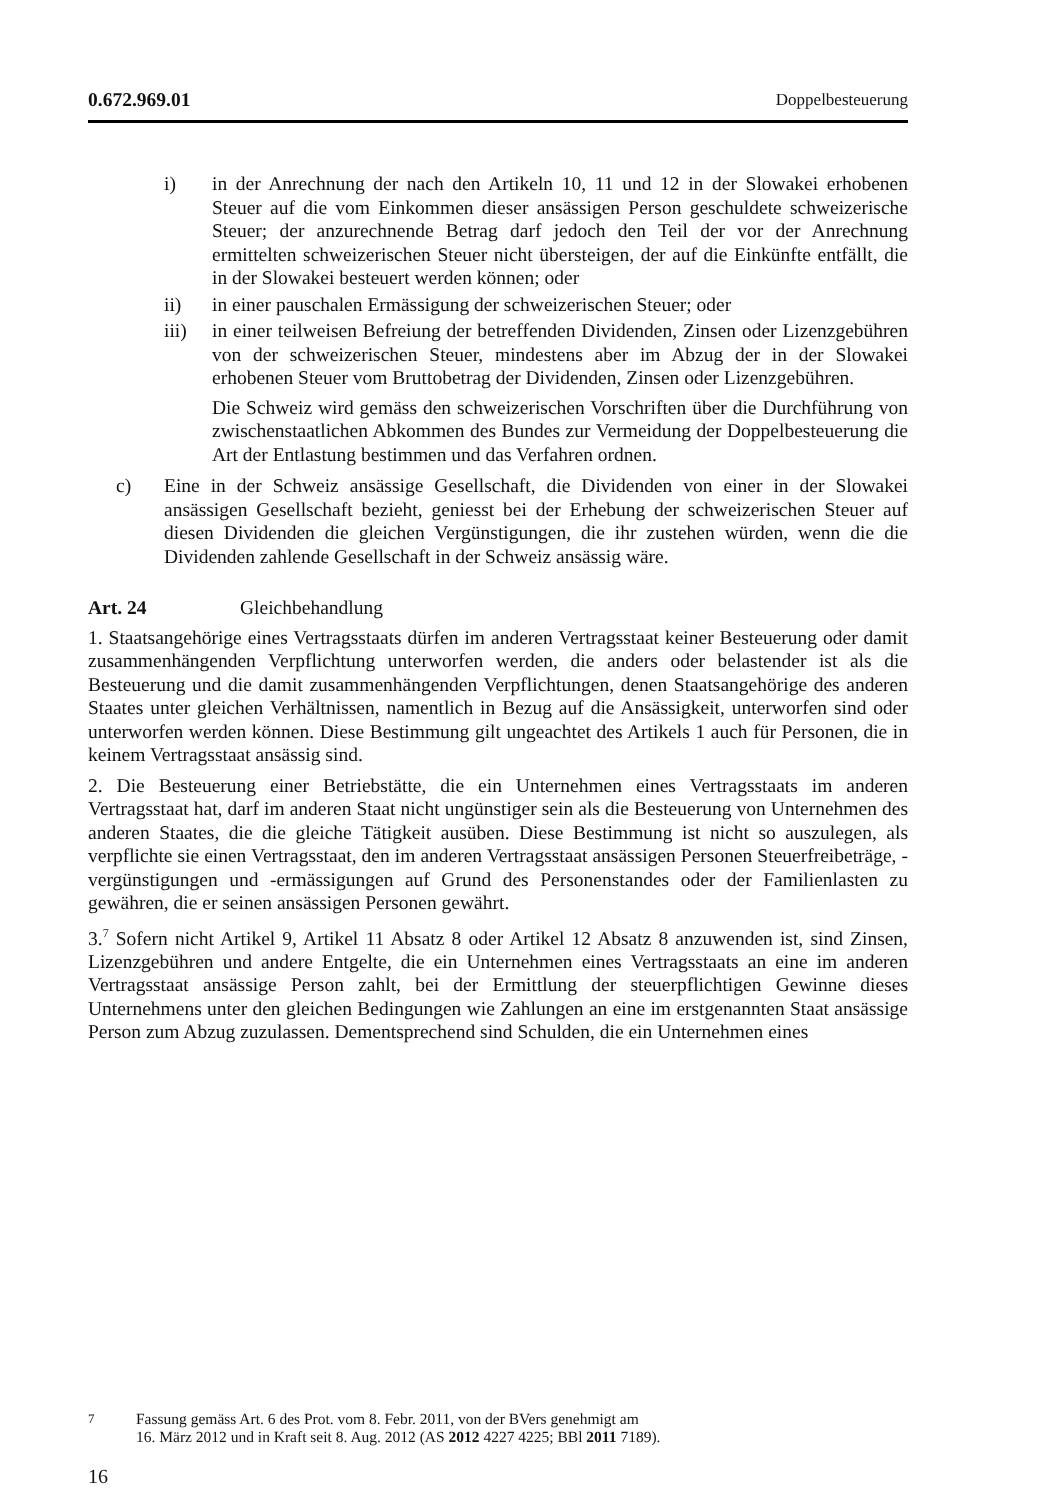0.672.969.01 Doppelbesteuerung
i) in der Anrechnung der nach den Artikeln 10, 11 und 12 in der Slowakei erhobenen Steuer auf die vom Einkommen dieser ansässigen Person geschuldete schweizerische Steuer; der anzurechnende Betrag darf jedoch den Teil der vor der Anrechnung ermittelten schweizerischen Steuer nicht übersteigen, der auf die Einkünfte entfällt, die in der Slowakei besteuert werden können; oder
ii) in einer pauschalen Ermässigung der schweizerischen Steuer; oder
iii) in einer teilweisen Befreiung der betreffenden Dividenden, Zinsen oder Lizenzgebühren von der schweizerischen Steuer, mindestens aber im Abzug der in der Slowakei erhobenen Steuer vom Bruttobetrag der Dividenden, Zinsen oder Lizenzgebühren.
Die Schweiz wird gemäss den schweizerischen Vorschriften über die Durchführung von zwischenstaatlichen Abkommen des Bundes zur Vermeidung der Doppelbesteuerung die Art der Entlastung bestimmen und das Verfahren ordnen.
c) Eine in der Schweiz ansässige Gesellschaft, die Dividenden von einer in der Slowakei ansässigen Gesellschaft bezieht, geniesst bei der Erhebung der schweizerischen Steuer auf diesen Dividenden die gleichen Vergünstigungen, die ihr zustehen würden, wenn die die Dividenden zahlende Gesellschaft in der Schweiz ansässig wäre.
Art. 24 Gleichbehandlung
1. Staatsangehörige eines Vertragsstaats dürfen im anderen Vertragsstaat keiner Besteuerung oder damit zusammenhängenden Verpflichtung unterworfen werden, die anders oder belastender ist als die Besteuerung und die damit zusammenhängenden Verpflichtungen, denen Staatsangehörige des anderen Staates unter gleichen Verhältnissen, namentlich in Bezug auf die Ansässigkeit, unterworfen sind oder unterworfen werden können. Diese Bestimmung gilt ungeachtet des Artikels 1 auch für Personen, die in keinem Vertragsstaat ansässig sind.
2. Die Besteuerung einer Betriebstätte, die ein Unternehmen eines Vertragsstaats im anderen Vertragsstaat hat, darf im anderen Staat nicht ungünstiger sein als die Besteuerung von Unternehmen des anderen Staates, die die gleiche Tätigkeit ausüben. Diese Bestimmung ist nicht so auszulegen, als verpflichte sie einen Vertragsstaat, den im anderen Vertragsstaat ansässigen Personen Steuerfreibeträge, -vergünstigungen und -ermässigungen auf Grund des Personenstandes oder der Familienlasten zu gewähren, die er seinen ansässigen Personen gewährt.
3.<sup>7</sup> Sofern nicht Artikel 9, Artikel 11 Absatz 8 oder Artikel 12 Absatz 8 anzuwenden ist, sind Zinsen, Lizenzgebühren und andere Entgelte, die ein Unternehmen eines Vertragsstaats an eine im anderen Vertragsstaat ansässige Person zahlt, bei der Ermittlung der steuerpflichtigen Gewinne dieses Unternehmens unter den gleichen Bedingungen wie Zahlungen an eine im erstgenannten Staat ansässige Person zum Abzug zuzulassen. Dementsprechend sind Schulden, die ein Unternehmen eines
<sup>7</sup> Fassung gemäss Art. 6 des Prot. vom 8. Febr. 2011, von der BVers genehmigt am
16. März 2012 und in Kraft seit 8. Aug. 2012 (AS 2012 4227 4225; BBl 2011 7189).
16